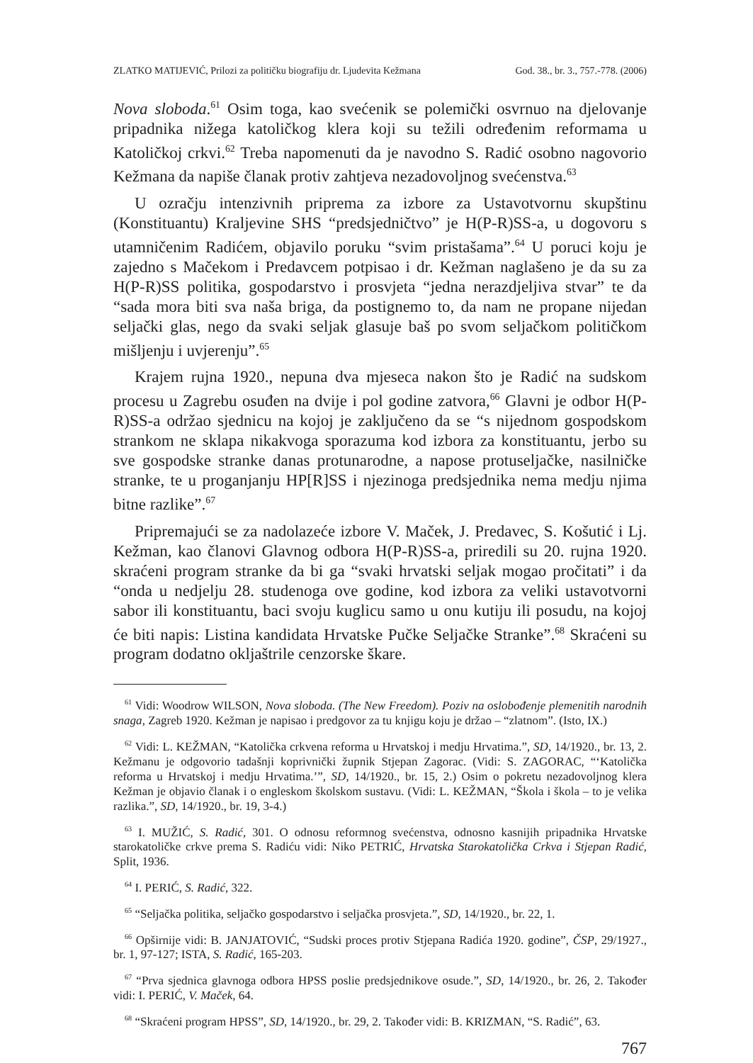ZLATKO MATIJEVIĆ, Prilozi za političku biografiju dr. Ljudevita Kežmana God. 38., br. 3., 757.-778. (2006)
Nova sloboda.<sup>61</sup> Osim toga, kao svećenik se polemički osvrnuo na djelovanje pripadnika nižega katoličkog klera koji su težili određenim reformama u Katoličkoj crkvi.<sup>62</sup> Treba napomenuti da je navodno S. Radić osobno nagovorio Kežmana da napiše članak protiv zahtjeva nezadovoljnog svećenstva.<sup>63</sup>
U ozračju intenzivnih priprema za izbore za Ustavotvornu skupštinu (Konstituantu) Kraljevine SHS “predsjedničtvo” je H(P-R)SS-a, u dogovoru s utamničenim Radićem, objavilo poruku “svim pristašama”.<sup>64</sup> U poruci koju je zajedno s Mačekom i Predavcem potpisao i dr. Kežman naglašeno je da su za H(P-R)SS politika, gospodarstvo i prosvjeta “jedna nerazdjeljiva stvar” te da “sada mora biti sva naša briga, da postignemo to, da nam ne propane nijedan seljački glas, nego da svaki seljak glasuje baš po svom seljačkom političkom mišljenju i uvjerenju”.<sup>65</sup>
Krajem rujna 1920., nepuna dva mjeseca nakon što je Radić na sudskom procesu u Zagrebu osuđen na dvije i pol godine zatvora,<sup>66</sup> Glavni je odbor H(P-R)SS-a održao sjednicu na kojoj je zaključeno da se “s nijednom gospodskom strankom ne sklapa nikakvoga sporazuma kod izbora za konstituantu, jerbo su sve gospodske stranke danas protunarodne, a napose protuseljačke, nasilničke stranke, te u proganjanju HP[R]SS i njezinoga predsjednika nema medju njima bitne razlike”.<sup>67</sup>
Pripremajući se za nadolazeće izbore V. Maček, J. Predavec, S. Košutić i Lj. Kežman, kao članovi Glavnog odbora H(P-R)SS-a, priredili su 20. rujna 1920. skraćeni program stranke da bi ga “svaki hrvatski seljak mogao pročitati” i da “onda u nedjelju 28. studenoga ove godine, kod izbora za veliki ustavotvorni sabor ili konstituantu, baci svoju kuglicu samo u onu kutiju ili posudu, na kojoj će biti napis: Listina kandidata Hrvatske Pučke Seljačke Stranke”.<sup>68</sup> Skraćeni su program dodatno okljaštrile cenzorske škare.
<sup>61</sup> Vidi: Woodrow WILSON, Nova sloboda. (The New Freedom). Poziv na oslobođenje plemenitih narodnih snaga, Zagreb 1920. Kežman je napisao i predgovor za tu knjigu koju je držao – “zlatnom”. (Isto, IX.)
<sup>62</sup> Vidi: L. KEŽMAN, “Katolička crkvena reforma u Hrvatskoj i medju Hrvatima.”, SD, 14/1920., br. 13, 2. Kežmanu je odgovorio tadašnji koprivnički župnik Stjepan Zagorac. (Vidi: S. ZAGORAC, “‘Katolička reforma u Hrvatskoj i medju Hrvatima.’”, SD, 14/1920., br. 15, 2.) Osim o pokretu nezadovoljnog klera Kežman je objavio članak i o engleskom školskom sustavu. (Vidi: L. KEŽMAN, “Škola i škola – to je velika razlika.”, SD, 14/1920., br. 19, 3-4.)
<sup>63</sup> I. MUŽIĆ, S. Radić, 301. O odnosu reformnog svećenstva, odnosno kasnijih pripadnika Hrvatske starokatoličke crkve prema S. Radiću vidi: Niko PETRIĆ, Hrvatska Starokatolička Crkva i Stjepan Radić, Split, 1936.
<sup>64</sup> I. PERIĆ, S. Radić, 322.
<sup>65</sup> “Seljačka politika, seljačko gospodarstvo i seljačka prosvjeta.”, SD, 14/1920., br. 22, 1.
<sup>66</sup> Opširnije vidi: B. JANJATOVIĆ, “Sudski proces protiv Stjepana Radića 1920. godine”, ČSP, 29/1927., br. 1, 97-127; ISTA, S. Radić, 165-203.
<sup>67</sup> “Prva sjednica glavnoga odbora HPSS poslie predsjednikove osude.”, SD, 14/1920., br. 26, 2. Također vidi: I. PERIĆ, V. Maček, 64.
<sup>68</sup> “Skraćeni program HPSS”, SD, 14/1920., br. 29, 2. Također vidi: B. KRIZMAN, “S. Radić”, 63.
767